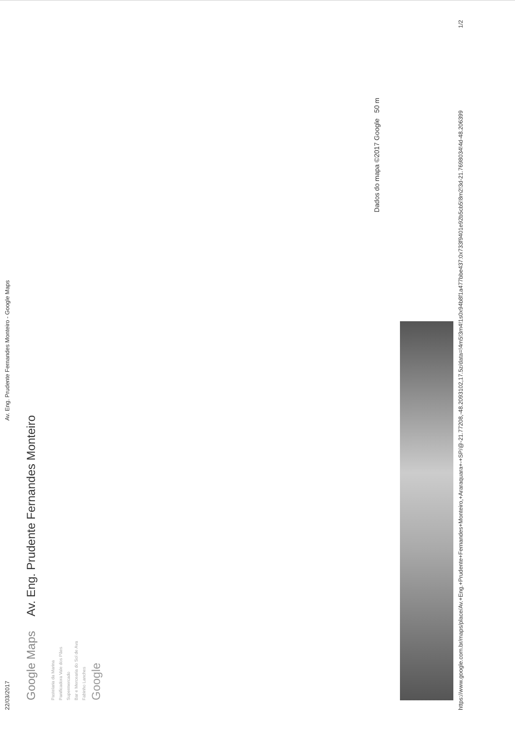22/03/2017 Av. Eng. Prudente Fernandes Monteiro - Google Maps
Google Maps Av. Eng. Prudente Fernandes Monteiro
Pastelaria da Marina
Panificadora Vale dos Pães
Supermercado
Bar e Mercearia do Sol de Ava
Fabinho Lanches
Google
Dados do mapa ©2017 Google 50 m
https://www.google.com.br/maps/place/Av.+Eng.+Prudente+Fernandes+Monteiro,+Araraquara+-+SP/@-21.77208,-48.2093102,17.5z/data=!4m5!3m4!1s0x94b8f1a477bbe437:0x733f9401e92b5cb5!8m2!3d-21.7698034!4d-48.206399 1/2